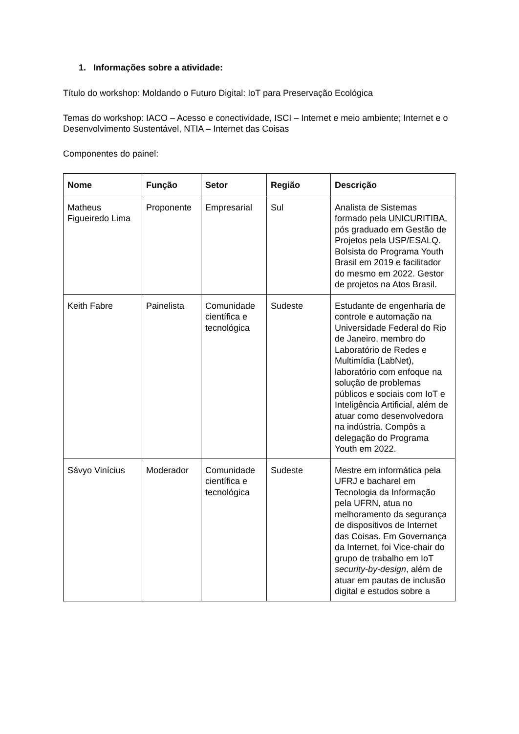1. Informações sobre a atividade:
Título do workshop: Moldando o Futuro Digital: IoT para Preservação Ecológica
Temas do workshop: IACO – Acesso e conectividade, ISCI – Internet e meio ambiente; Internet e o Desenvolvimento Sustentável, NTIA – Internet das Coisas
Componentes do painel:
| Nome | Função | Setor | Região | Descrição |
| --- | --- | --- | --- | --- |
| Matheus Figueiredo Lima | Proponente | Empresarial | Sul | Analista de Sistemas formado pela UNICURITIBA, pós graduado em Gestão de Projetos pela USP/ESALQ. Bolsista do Programa Youth Brasil em 2019 e facilitador do mesmo em 2022. Gestor de projetos na Atos Brasil. |
| Keith Fabre | Painelista | Comunidade científica e tecnológica | Sudeste | Estudante de engenharia de controle e automação na Universidade Federal do Rio de Janeiro, membro do Laboratório de Redes e Multimídia (LabNet), laboratório com enfoque na solução de problemas públicos e sociais com IoT e Inteligência Artificial, além de atuar como desenvolvedora na indústria. Compôs a delegação do Programa Youth em 2022. |
| Sávyo Vinícius | Moderador | Comunidade científica e tecnológica | Sudeste | Mestre em informática pela UFRJ e bacharel em Tecnologia da Informação pela UFRN, atua no melhoramento da segurança de dispositivos de Internet das Coisas. Em Governança da Internet, foi Vice-chair do grupo de trabalho em IoT security-by-design , além de atuar em pautas de inclusão digital e estudos sobre a |